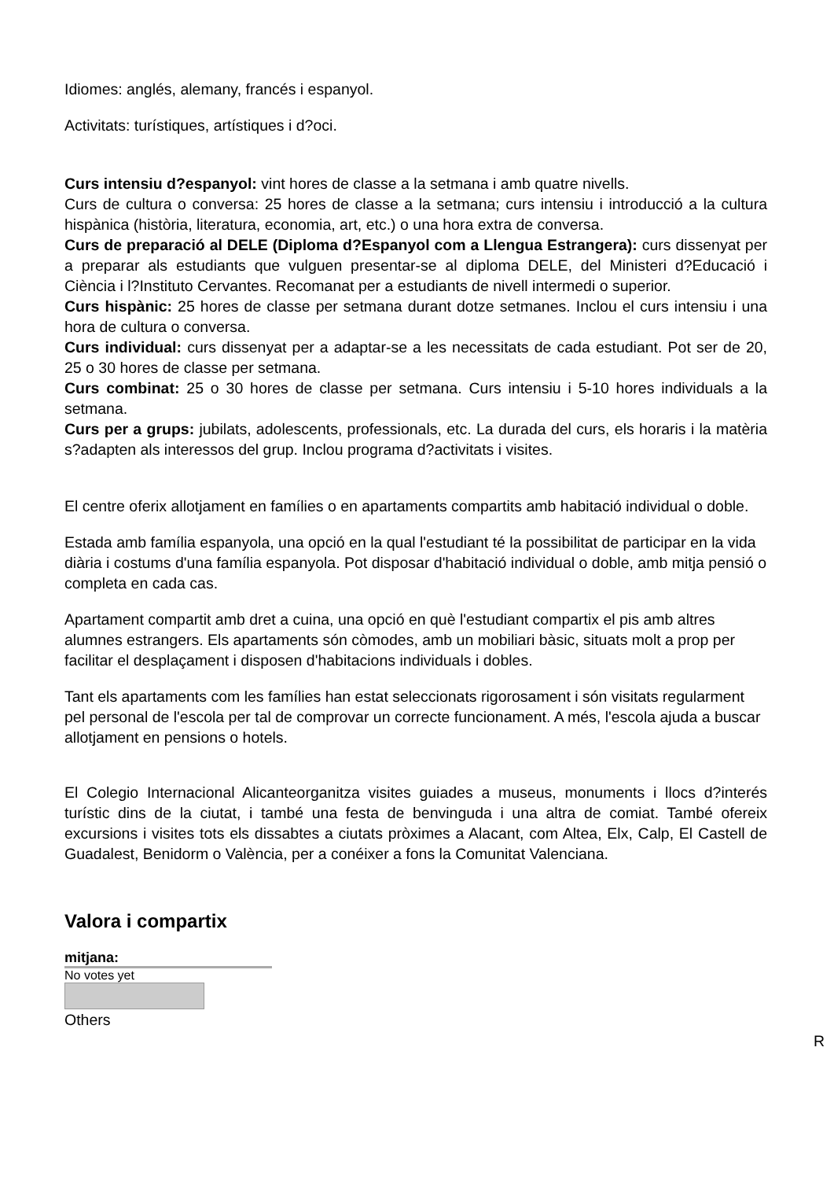Idiomes: anglés, alemany, francés i espanyol.
Activitats: turístiques, artístiques i d?oci.
Curs intensiu d?espanyol: vint hores de classe a la setmana i amb quatre nivells.
Curs de cultura o conversa: 25 hores de classe a la setmana; curs intensiu i introducció a la cultura hispànica (història, literatura, economia, art, etc.) o una hora extra de conversa.
Curs de preparació al DELE (Diploma d?Espanyol com a Llengua Estrangera): curs dissenyat per a preparar als estudiants que vulguen presentar-se al diploma DELE, del Ministeri d?Educació i Ciència i l?Instituto Cervantes. Recomanat per a estudiants de nivell intermedi o superior.
Curs hispànic: 25 hores de classe per setmana durant dotze setmanes. Inclou el curs intensiu i una hora de cultura o conversa.
Curs individual: curs dissenyat per a adaptar-se a les necessitats de cada estudiant. Pot ser de 20, 25 o 30 hores de classe per setmana.
Curs combinat: 25 o 30 hores de classe per setmana. Curs intensiu i 5-10 hores individuals a la setmana.
Curs per a grups: jubilats, adolescents, professionals, etc. La durada del curs, els horaris i la matèria s?adapten als interessos del grup. Inclou programa d?activitats i visites.
El centre oferix allotjament en famílies o en apartaments compartits amb habitació individual o doble.
Estada amb família espanyola, una opció en la qual l'estudiant té la possibilitat de participar en la vida diària i costums d'una família espanyola. Pot disposar d'habitació individual o doble, amb mitja pensió o completa en cada cas.
Apartament compartit amb dret a cuina, una opció en què l'estudiant compartix el pis amb altres alumnes estrangers. Els apartaments són còmodes, amb un mobiliari bàsic, situats molt a prop per facilitar el desplaçament i disposen d'habitacions individuals i dobles.
Tant els apartaments com les famílies han estat seleccionats rigorosament i són visitats regularment pel personal de l'escola per tal de comprovar un correcte funcionament. A més, l'escola ajuda a buscar allotjament en pensions o hotels.
El Colegio Internacional Alicanteorganitza visites guiades a museus, monuments i llocs d?interés turístic dins de la ciutat, i també una festa de benvinguda i una altra de comiat. També ofereix excursions i visites tots els dissabtes a ciutats pròximes a Alacant, com Altea, Elx, Calp, El Castell de Guadalest, Benidorm o València, per a conéixer a fons la Comunitat Valenciana.
Valora i compartix
mitjana:
No votes yet
Others
R